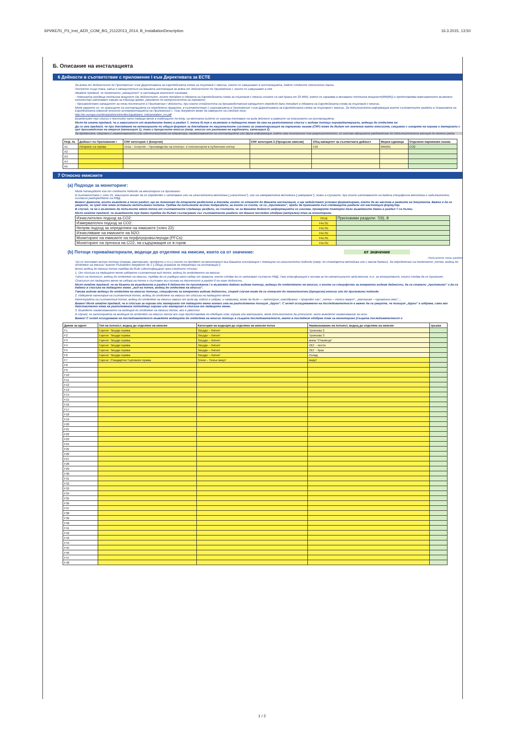БРИКЕЛ1_P3_Inst_AER_COM_BG_21122013_2014, B_InstallationDescription 16.3.2015, 13:50
Б. Описание на инсталацията
6 Дейности в съответствие с приложение I към Директивата за ЕСТЕ
За всяка от дейностите по Приложение I към Директивата за Европейската схема за търговия с емисии, които се извършват в инсталацията, дайте следните технически данни.
Посочете също така, какъв е капацитетът на Вашата инсталация за всяка от дейностите по Приложение I, които се извършват в нея.
Имайте предвид, че понятието „капацитет" в настоящия контекст означава:
- Номинална входяща топлинна мощност (за дейностите, които попадат в обхвата на Европейската схема за търговия с емисии когато са над прага от 20 MW), която се изразява в мегавати топлинна мощност(MW(th)) и представлява максималното възможно количество използвано гориво за единица време, умножено по калоричността на горивото.
- Производствен капацитет за тези посочените в Приложение I дейности, при които стойността на производствения капацитет определя дали попадат в обхвата на Европейската схема за търговия с емисии.
Моля уверете се, че границите на инсталацията са определени правилно, в съответствие с изискванията в Приложение I към Директивата за Европейската схема за търговия с емисии. За допълнителна информация вижте съответните раздели в Указанията на Европейската комисия относно интерпретацията на Приложение I. Този документ може да намерите на следния линк:
http://ec.europa.eu/clima/policies/ets/docs/guidance_interpretation_en.pdf
Въведеният тук списък е достъпен като падащо меню в таблиците по-долу, на местата където се изисква посочване на вида дейност в рамките на описанието на инсталацията.
Моля да имате предвид, че в зависимост от въведените данни в раздел 7, точка б) тук е възможно в падащото меню да има на разположение списък с видове потоци горива/материали, водещи до отделяне на
Да се има предвид, че при докладване на категориите по общия формат за докладване по националните системи за инвентаризация на парникови газове (CRF) може да бъдат от значение както емисиите, свързани с изгаряне на горива и материали с цел производство на енергия (категория 1), така и процесните емисии (напр. емисии от разлагане на карбонати, категория 2)
За промените, свързани с наименованието или идентичността на оператора, наименованието на инсталацията или друга информация, която има отношение към разрешителното, се изисква официално уведомление до Изпълнителната агенция по околна среда
| Реф. № | Дейност по Приложение I | CRF категория 1 (Енергия) | CRF категория 2 (Процесни емисии) | Общ капацитет за съответната дейност | Мерни единици | Отделени парникови газове |
| --- | --- | --- | --- | --- | --- | --- |
| A1 | Изгаряне на горива | 1A1a – Енергия – Производство на електро- и топлоенергия в публичния сектор | | 510 | MW(th) | CO2 |
| A2 | | | | | | |
| A3 | | | | | | |
| A4 | | | | | | |
| A5 | | | | | | |
7 Относно емисиите
(a) Подходи за мониторинг:
Моля потвърдете кои от следните подходи за мониторинг са прилагани:
В съответствие с член 21, емисиите могат да се определят с използване или на изчислителна методика („изчисление"), или на измервателна методика („измерване"), освен в случаите, при които използването на дадена специфична методика е задължително, съгласно разпоредбите на РМД.
Важно! Данните, които въведете в този раздел, ще ви помогнат да откриете разделите в доклада, които се отнасят до Вашата инсталация, и ще задействат условно форматиране, което да ви насочва в рамките на документа. Важно е да се уверите, че сред тях няма останали непопълнени полета. Трябва да попълните всички подраздели, за които се счита, че са „приложими", преди да преминете към следващите раздели от настоящия формуляр.
В случай, че не е възможно да попълните някоя точка от съответните следващи раздели, но считате, че за Вашата дейност информацията се изисква, проверете повторно дали въведените данни в раздел 7 са пълни.
Моля имайте предвид, че въведените тук данни трябва да бъдат съгласувани със съответните раздели от Вашия последно одобрен (актуален) план за мониторинг.
| Изчислителен подход за CO2: | TRUE | Приложими раздели: 7(б), 8 |
| Измервателен подход за CO2: | FALSE | |
| Непряк подход за определяне на емисиите (член 22): | FALSE | |
| Изчисляване на емисиите на N2O: | FALSE | |
| Мониторинг на емисиите на перфлуоровъглероди (PFCs): | FALSE | |
| Мониторинг на преноса на CO2, на съдържащия се в горив | FALSE | |
(b) Потоци горива/материали, водещи до отделяне на емисии, които са от значение: от значение
Попълнете този раздел
Тук се посочват всички потоци (горива, материали, продукти и т.н.) които са предмет на мониторинг във Вашата инсталация с помощта на изчислителни подходи (напр. по стандартна методика или с масов баланс). За определение на понятието „поток, водещ до отделяне на емисии" вижте Ръководен документ № 1 („Общи указания за оператори на инсталации").
Всеки водещ до емисии поток трябва да бъде идентифициран чрез следните стъпки:
1. От списъка на падащото меню изберете съответния вид поток, водещ до отделянето на емисии
Типът на потокът, водещ до отделяне на емисии, трябва да се разбира като набор от правила, които следва да се използват съгласно РМД. Тази класификация е основа за по-нататъшните задължения, т.е. за алгоритмите, които следва да се прилагат.
Списъкът от падащото меню за избора на поток е съставен въз основа на посочените в раздел 6 по-горе дейности.
Моля имайте предвид, че на базата на въведените в раздел 6 дейности по приложение I е възможно дадени видове потоци, водещи до отделянето на емисии, и които са специфични за конкретни видове дейности, да са станали „приложими" и да са дадени в списъка на падащото меню „вид на поток, водещ до отделяне на емисии".
Такива видове водещи до отделяне на емисии потоци, специфични за конкретни видове дейности, според случая може да се отнасят до технологични (процесни) емисии или до приложими подходи
2. Изберете категория на съответния поток, водещ до отделяне на емисии от списъка на падащото меню
Категорията на съответния поток, водещ до отделяне на емисии зависи от вида му, който е избран, и например, може да бъде — категория „газообразни – природен газ", „течни – тежък мазут", „материал – суровинна смес",...
Важно! Моля имайте предвид, че в списъка за горива или материали от падащото меню винаги има на разположение позиция „други". С оглед осигуряването на последователност е важно да се уверите, че позиция „други" е избрана, само ако действително няма на разположение подходящо гориво или материал в списъка от падащото меню.
3. Въведете наименованието на водещия до отделяне на емисии поток, ако е уместно
В случай, че категорията на водещия до отделяне на емисии поток все още представлява по-обобщен клас горива или материали, моля допълнително да уточните, като въведете наименование за него.
Важно! С оглед осигуряване на последователност въведете водещите до отделяне на емисии потоци в същата последователност, както в последния одобрен план за мониторинг (същата последователност и
| Данни за идент | Тип на потокът, водещ до отделяне на емисии | Категория на водещия до отделяне на емисии поток | Наименование на потокът, водещ до отделяне на емисии | грешка |
| --- | --- | --- | --- | --- |
| F1 | Горене: Твърди горива | Твърди – Лигнит | Трояново 2 | |
| F2 | Горене: Твърди горива | Твърди – Лигнит | Трояново 3 | |
| F3 | Горене: Твърди горива | Твърди – Лигнит | мина "Станянци" | |
| F4 | Горене: Твърди горива | Твърди – Лигнит | ОЕГ - ленти | |
| F5 | Горене: Твърди горива | Твърди – Лигнит | ОЕГ - брак | |
| F6 | Горене: Твърди горива | Твърди – Лигнит | Склад | |
| F7 | Горене: Стандартни търговски горива | Течни – Тежък мазут | мазут | |
| F8 | | | | |
| F9 | | | | |
| F10 | | | | |
| F11 | | | | |
| F12 | | | | |
| F13 | | | | |
| F14 | | | | |
| F15 | | | | |
| F16 | | | | |
| F17 | | | | |
| F18 | | | | |
| F19 | | | | |
| F20 | | | | |
| F21 | | | | |
| F22 | | | | |
| F23 | | | | |
| F24 | | | | |
| F25 | | | | |
| F26 | | | | |
| F27 | | | | |
| F28 | | | | |
| F29 | | | | |
| F30 | | | | |
| F31 | | | | |
| F32 | | | | |
| F33 | | | | |
| F34 | | | | |
| F35 | | | | |
| F36 | | | | |
| F37 | | | | |
| F38 | | | | |
| F39 | | | | |
| F40 | | | | |
| F41 | | | | |
| F42 | | | | |
| F43 | | | | |
| F44 | | | | |
| F45 | | | | |
| F46 | | | | |
| F47 | | | | |
| F48 | | | | |
1 / 2